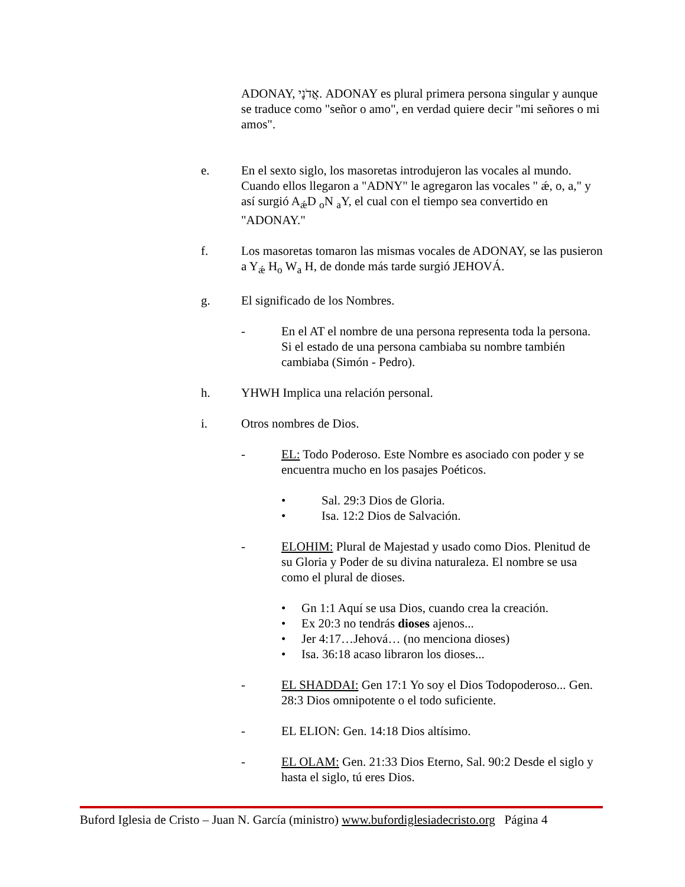ADONAY, אֲדֹנָי. ADONAY es plural primera persona singular y aunque se traduce como "señor o amo", en verdad quiere decir "mi señores o mi amos".
e. En el sexto siglo, los masoretas introdujeron las vocales al mundo. Cuando ellos llegaron a "ADNY" le agregaron las vocales " ǽ, o, a," y así surgió A<sub>ǽ</sub>D <sub>o</sub>N <sub>a</sub>Y, el cual con el tiempo sea convertido en "ADONAY."
f. Los masoretas tomaron las mismas vocales de ADONAY, se las pusieron a Y<sub>ǽ</sub> H<sub>o</sub> W<sub>a</sub> H, de donde más tarde surgió JEHOVÁ.
g. El significado de los Nombres.
- En el AT el nombre de una persona representa toda la persona. Si el estado de una persona cambiaba su nombre también cambiaba (Simón - Pedro).
h. YHWH Implica una relación personal.
i. Otros nombres de Dios.
- EL: Todo Poderoso. Este Nombre es asociado con poder y se encuentra mucho en los pasajes Poéticos.
• Sal. 29:3 Dios de Gloria.
• Isa. 12:2 Dios de Salvación.
- ELOHIM: Plural de Majestad y usado como Dios. Plenitud de su Gloria y Poder de su divina naturaleza. El nombre se usa como el plural de dioses.
• Gn 1:1 Aquí se usa Dios, cuando crea la creación.
• Ex 20:3 no tendrás dioses ajenos...
• Jer 4:17…Jehová… (no menciona dioses)
• Isa. 36:18 acaso libraron los dioses...
- EL SHADDAI: Gen 17:1 Yo soy el Dios Todopoderoso... Gen. 28:3 Dios omnipotente o el todo suficiente.
- EL ELION: Gen. 14:18 Dios altísimo.
- EL OLAM: Gen. 21:33 Dios Eterno, Sal. 90:2 Desde el siglo y hasta el siglo, tú eres Dios.
Buford Iglesia de Cristo – Juan N. García (ministro) www.bufordiglesiadecristo.org Página 4